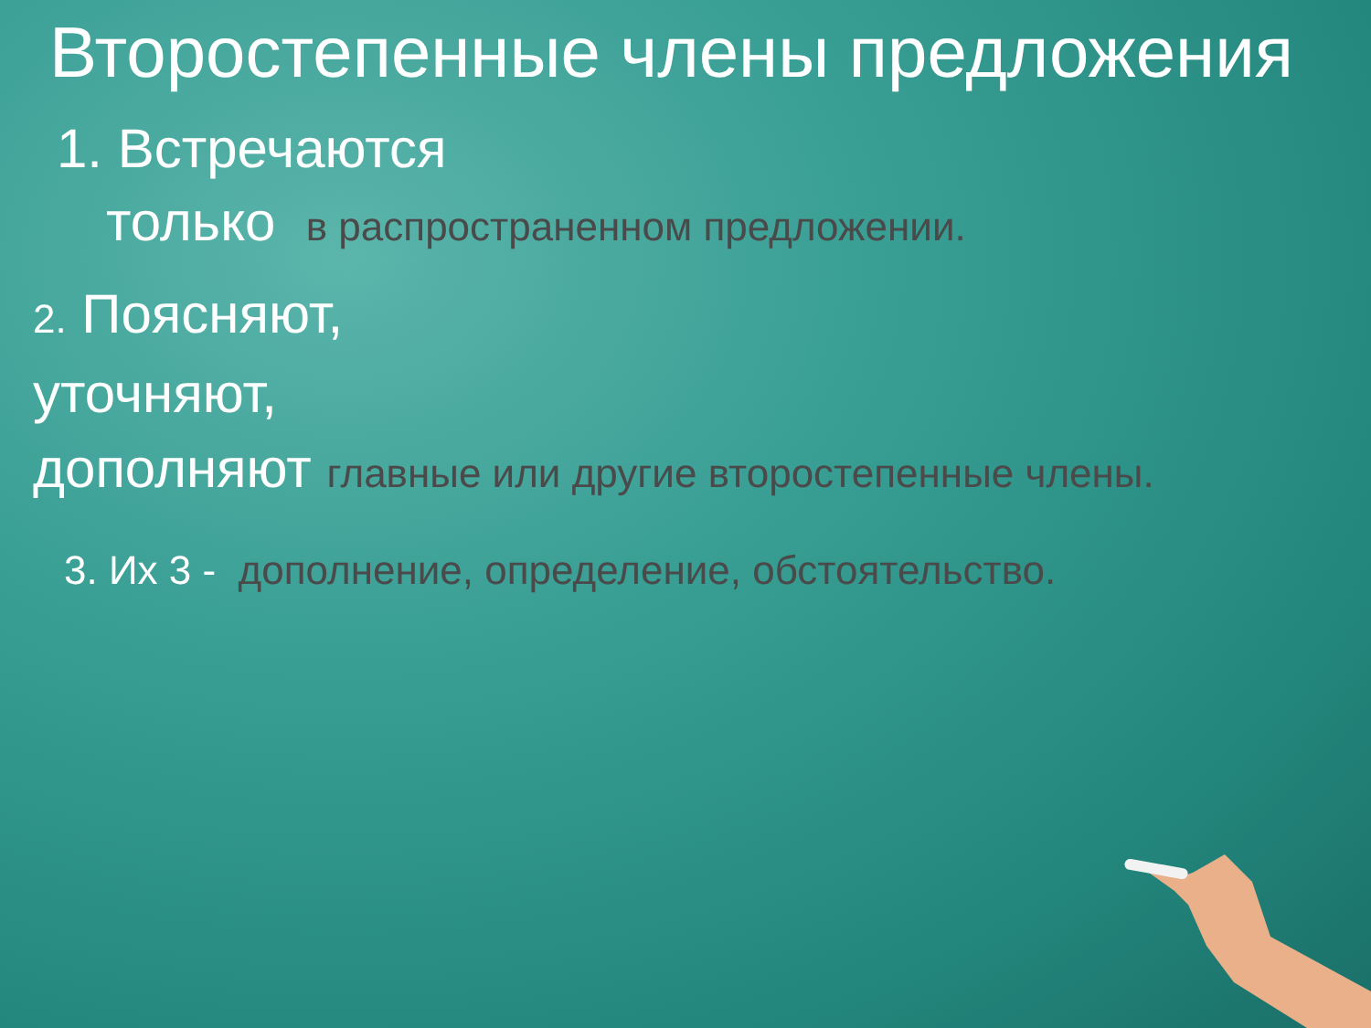Второстепенные члены предложения
1. Встречаются
только в распространенном предложении.
2. Поясняют,
уточняют,
дополняют главные или другие второстепенные члены.
3. Их 3 - дополнение, определение, обстоятельство.